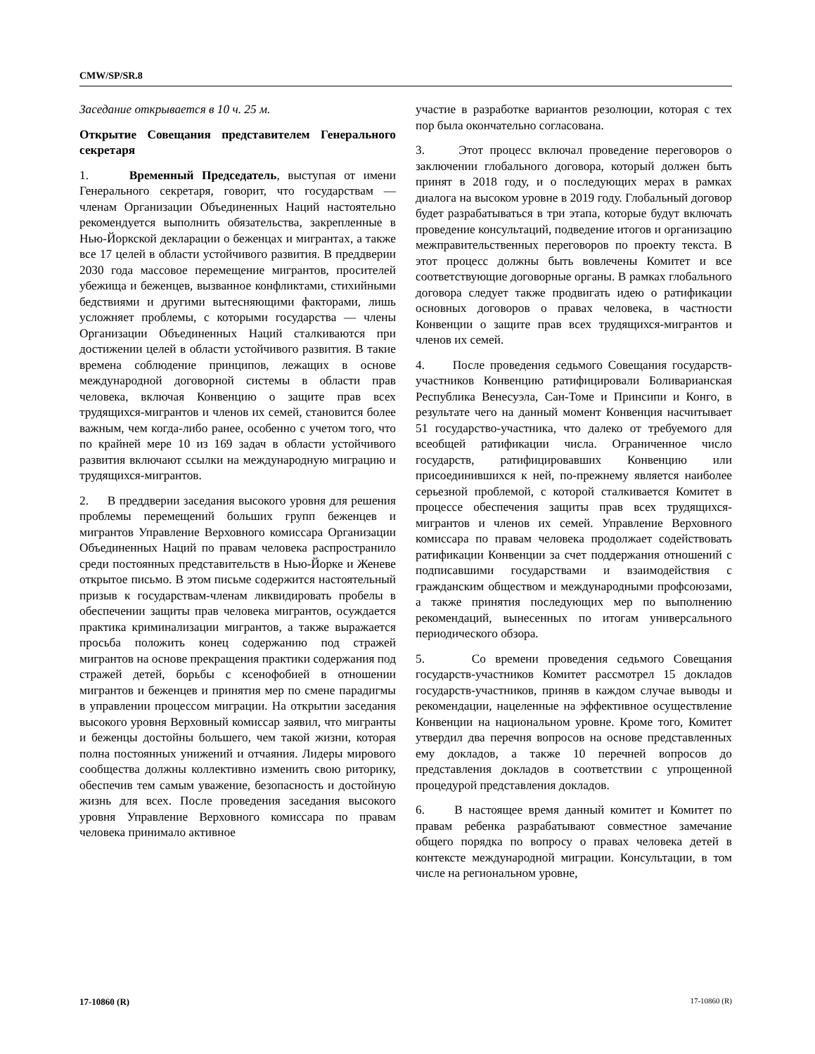CMW/SP/SR.8
Заседание открывается в 10 ч. 25 м.
Открытие Совещания представителем Генерального секретаря
1. Временный Председатель, выступая от имени Генерального секретаря, говорит, что государствам — членам Организации Объединенных Наций настоятельно рекомендуется выполнить обязательства, закрепленные в Нью-Йоркской декларации о беженцах и мигрантах, а также все 17 целей в области устойчивого развития. В преддверии 2030 года массовое перемещение мигрантов, просителей убежища и беженцев, вызванное конфликтами, стихийными бедствиями и другими вытесняющими факторами, лишь усложняет проблемы, с которыми государства — члены Организации Объединенных Наций сталкиваются при достижении целей в области устойчивого развития. В такие времена соблюдение принципов, лежащих в основе международной договорной системы в области прав человека, включая Конвенцию о защите прав всех трудящихся-мигрантов и членов их семей, становится более важным, чем когда-либо ранее, особенно с учетом того, что по крайней мере 10 из 169 задач в области устойчивого развития включают ссылки на международную миграцию и трудящихся-мигрантов.
2. В преддверии заседания высокого уровня для решения проблемы перемещений больших групп беженцев и мигрантов Управление Верховного комиссара Организации Объединенных Наций по правам человека распространило среди постоянных представительств в Нью-Йорке и Женеве открытое письмо. В этом письме содержится настоятельный призыв к государствам-членам ликвидировать пробелы в обеспечении защиты прав человека мигрантов, осуждается практика криминализации мигрантов, а также выражается просьба положить конец содержанию под стражей мигрантов на основе прекращения практики содержания под стражей детей, борьбы с ксенофобией в отношении мигрантов и беженцев и принятия мер по смене парадигмы в управлении процессом миграции. На открытии заседания высокого уровня Верховный комиссар заявил, что мигранты и беженцы достойны большего, чем такой жизни, которая полна постоянных унижений и отчаяния. Лидеры мирового сообщества должны коллективно изменить свою риторику, обеспечив тем самым уважение, безопасность и достойную жизнь для всех. После проведения заседания высокого уровня Управление Верховного комиссара по правам человека принимало активное
участие в разработке вариантов резолюции, которая с тех пор была окончательно согласована.
3. Этот процесс включал проведение переговоров о заключении глобального договора, который должен быть принят в 2018 году, и о последующих мерах в рамках диалога на высоком уровне в 2019 году. Глобальный договор будет разрабатываться в три этапа, которые будут включать проведение консультаций, подведение итогов и организацию межправительственных переговоров по проекту текста. В этот процесс должны быть вовлечены Комитет и все соответствующие договорные органы. В рамках глобального договора следует также продвигать идею о ратификации основных договоров о правах человека, в частности Конвенции о защите прав всех трудящихся-мигрантов и членов их семей.
4. После проведения седьмого Совещания государств-участников Конвенцию ратифицировали Боливарианская Республика Венесуэла, Сан-Томе и Принсипи и Конго, в результате чего на данный момент Конвенция насчитывает 51 государство-участника, что далеко от требуемого для всеобщей ратификации числа. Ограниченное число государств, ратифицировавших Конвенцию или присоединившихся к ней, по-прежнему является наиболее серьезной проблемой, с которой сталкивается Комитет в процессе обеспечения защиты прав всех трудящихся-мигрантов и членов их семей. Управление Верховного комиссара по правам человека продолжает содействовать ратификации Конвенции за счет поддержания отношений с подписавшими государствами и взаимодействия с гражданским обществом и международными профсоюзами, а также принятия последующих мер по выполнению рекомендаций, вынесенных по итогам универсального периодического обзора.
5. Со времени проведения седьмого Совещания государств-участников Комитет рассмотрел 15 докладов государств-участников, приняв в каждом случае выводы и рекомендации, нацеленные на эффективное осуществление Конвенции на национальном уровне. Кроме того, Комитет утвердил два перечня вопросов на основе представленных ему докладов, а также 10 перечней вопросов до представления докладов в соответствии с упрощенной процедурой представления докладов.
6. В настоящее время данный комитет и Комитет по правам ребенка разрабатывают совместное замечание общего порядка по вопросу о правах человека детей в контексте международной миграции. Консультации, в том числе на региональном уровне,
17-10860 (R) 17-10860 (R)